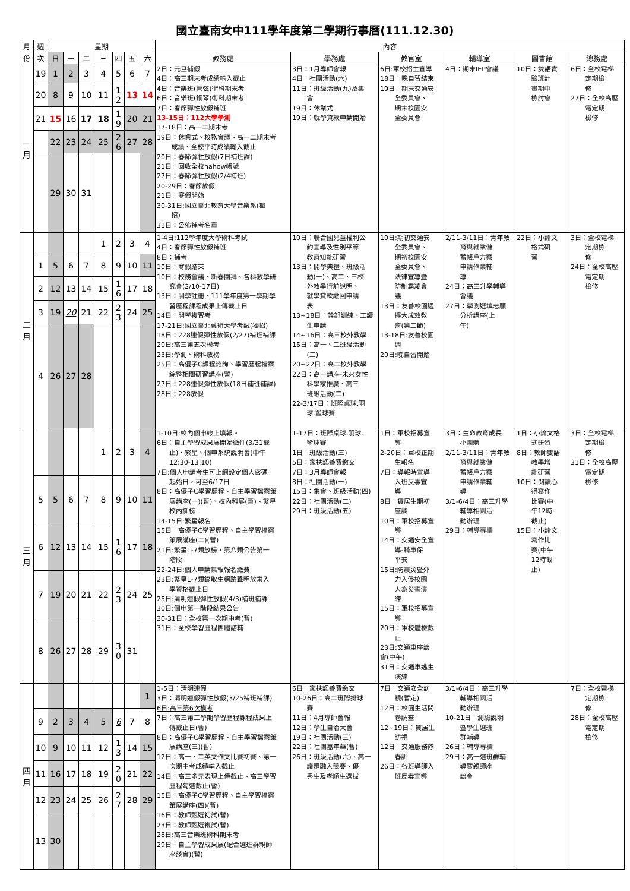國立臺南女中111學年度第二學期行事曆(111.12.30)
| 月 | 週 | 星期 | | | | | | | 內容 | | | | | |
| --- | --- | --- | --- | --- | --- | --- | --- | --- | --- | --- | --- | --- | --- | --- |
| 份 | 次 | 日 | 一 | 二 | 三 | 四 | 五 | 六 | 教務處 | 學務處 | 教官室 | 輔導室 | 圖書館 | 總務處 |
| 一 月 | 19 | 1 | 2 | 3 | 4 | 5 | 6 | 7 | 2日：元旦補假 4日：高三期末考成績輸入截止 4日：音樂班(管弦)術科期末考 6日：音樂班(鋼琴)術科期末考 7日：春節彈性放假補班 13-15日：112大學學測 17-18日：高一二期末考 19日：休業式、校務會議、高一二期末考 成績、全校平時成績輸入截止 20日：春節彈性放假(7日補班課) 21日：回收全校hahow帳號 27日：春節彈性放假(2/4補班) 20-29日：春節放假 21日：寒假開始 30-31日:國立臺北教育大學音樂系(獨 招) 31日：公佈補考名單 | 3日：1月導師會報 4日：社團活動(六) 11日：班級活動(九)及集 會 19日：休業式 19日：就學貸款申請開始 | 6日:軍校招生宣導 18日：晚自習結束 19日：期末交通安 全委員會、 期末校園安 全委員會 | 4日：期末IEP會議 | 10日：雙語實 驗班計 畫期中 檢討會 | 6日：全校電梯 定期檢 修 27日：全校高壓 電定期 檢修 |
| | 20 | 8 | 9 | 10 | 11 | 1 2 | 13 | 14 | | | | | | |
| | 21 | 15 | 16 | 17 | 18 | 1 9 | 20 | 21 | | | | | | |
| | | 22 | 23 | 24 | 25 | 2 6 | 27 | 28 | | | | | | |
| | | 29 | 30 | 31 | | | | | | | | | | |
| 二 月 | | | | | 1 | 2 | 3 | 4 | 1-4日:112學年度大學術科考試 4日：春節彈性放假補班 8日：補考 10日：寒假結束 10日：校務會議、新春團拜、各科教學研 究會(2/10-17日) 13日：開學註冊、111學年度第一學期學 習歷程課程成果上傳截止日 14日：開學複習考 17-21日:國立臺北藝術大學考試(獨招) 18日：228連假彈性放假(2/27)補班補課 20日:高三第五次模考 23日:學測、術科放榜 25日：高優子C課程諮詢、學習歷程檔案 綜整相關研習講座(暫) 27日：228連假彈性放假(18日補班補課) 28日：228放假 | 10日：聯合國兒童權利公 約宣導及性別平等 教育知能研習 13日：開學典禮、班級活 動(一)、高二、三校 外教學行前說明、 就學貸款繳回申請 表 13~18日：幹部訓練、工讀 生申請 14~16日：高三校外教學 15日：高一、二班級活動 (二) 20~22日：高二校外教學 22日：高一講座-未來女性 科學家推廣、高三 班級活動(二) 22-3/17日：班際桌球.羽 球.籃球賽 | 10日:期初交通安 全委員會、 期初校園安 全委員會、 法律宣導暨 防制霸凌會 議 13日：友善校園週 擴大成效教 育(第二節) 13-18日:友善校園 週 20日:晚自習開始 | 2/11-3/11日：青年教 育與就業儲 蓄帳戶方案 申請作業輔 導 24日：高三升學輔導 會議 27日：學測選填志願 分析講座(上 午) | 22日：小論文 格式研 習 | 3日：全校電梯 定期檢 修 24日：全校高壓 電定期 檢修 |
| | 1 | 5 | 6 | 7 | 8 | 9 | 10 | 11 | | | | | | |
| | 2 | 12 | 13 | 14 | 15 | 1 6 | 17 | 18 | | | | | | |
| | 3 | 19 | 20 | 21 | 22 | 2 3 | 24 | 25 | | | | | | |
| | 4 | 26 | 27 | 28 | | | | | | | | | | |
| 三 月 | | | | | 1 | 2 | 3 | 4 | 1-10日:校內個申線上填報。 6日：自主學習成果展開始徵件(3/31截 止)、繁星、個申系統說明會(中午 12:30-13:10) 7日:個人申請考生可上網設定個人密碼 起始日，可至6/17日 8日：高優子C學習歷程、自主學習檔案策 展講座(一)(暫)、校內科展(暫)、繁星 校內撕榜 14-15日:繁星報名 15日：高優子C學習歷程、自主學習檔案 策展講座(二)(暫) 21日:繁星1-7類放榜，第八類公告第一 階段 22-24日:個人申請集報報名繳費 23日:繁星1-7類錄取生網路聲明放棄入 學資格截止日 25日:清明連假彈性放假(4/3)補班補課 30日:個申第一階段結果公告 30-31日：全校第一次期中考(暫) 31日：全校學習歷程團體諮輔 | 1-17日：班際桌球.羽球. 籃球賽 1日：班級活動(三) 5日：家扶認養費繳交 7日：3月導師會報 8日：社團活動(一) 15日：集會、班級活動(四) 22日：社團活動(二) 29日：班級活動(五) | 1日：軍校招募宣 導 2-20日：軍校正期 生報名 7日：導報時宣導 入班反毒宣 導 8日：賃居生期初 座談 10日：軍校招募宣 導 14日：交通安全宣 導-騎車保 平安 15日:防震災暨外 力入侵校園 人為災害演 練 15日：軍校招募宣 導 20日：軍校體檢截 止 23日:交通車座談 會(中午) 31日：交通車逃生 演練 | 3日：生命教育成長 小團體 2/11-3/11日：青年教 育與就業儲 蓄帳戶方案 申請作業輔 導 3/1-6/4日：高三升學 輔導相關活 動辦理 29日：輔導專欄 | 1日：小論文格 式研習 8日：教師雙語 教學增 能研習 10日：閱讀心 得寫作 比賽(中 午12時 截止) 15日：小論文 寫作比 賽(中午 12時截 止) | 3日：全校電梯 定期檢 修 31日：全校高壓 電定期 檢修 |
| | 5 | 5 | 6 | 7 | 8 | 9 | 10 | 11 | | | | | | |
| | 6 | 12 | 13 | 14 | 15 | 1 6 | 17 | 18 | | | | | | |
| | 7 | 19 | 20 | 21 | 22 | 2 3 | 24 | 25 | | | | | | |
| | 8 | 26 | 27 | 28 | 29 | 3 0 | 31 | | | | | | | |
| 四 月 | | | | | | | | 1 | 1-5日：清明連假 3日：清明連假彈性放假(3/25補班補課) 6日:高三第6次模考 7日：高三第二學期學習歷程課程成果上 傳截止日(暫) 8日：高優子C學習歷程、自主學習檔案策 展講座(三)(暫) 12日：高一、二英文作文比賽初賽、第一 次期中考成績輸入截止 14日：高三多元表現上傳截止、高三學習 歷程勾選截止(暫) 15日：高優子C學習歷程、自主學習檔案 策展講座(四)(暫) 16日：教師甄選初試(暫) 23日：教師甄選複試(暫) 28日:高三音樂班術科期末考 29日：自主學習成果展(配合選班群親師 座談會)(暫) | 6日：家扶認養費繳交 10-26日：高二班際排球 賽 11日：4月導師會報 12日：學生自治大會 19日：社團活動(三) 22日：社團嘉年華(暫) 26日：班級活動(六)、高一 議題融入競賽、優 秀生及孝順生選拔 | 7日：交通安全訪 視(暫定) 12日：校園生活問 卷調查 12~19日：賃居生 訪視 12日：交通服務隊 春訓 26日：各班導師入 班反毒宣導 | 3/1-6/4日：高三升學 輔導相關活 動辦理 10-21日：測驗說明 暨學生選班 群輔導 26日：輔導專欄 29日：高一選班群輔 導暨親師座 談會 | | 7日：全校電梯 定期檢 修 28日：全校高壓 電定期 檢修 |
| | 9 | 2 | 3 | 4 | 5 | 6 | 7 | 8 | | | | | | |
| | 10 | 9 | 10 | 11 | 12 | 1 3 | 14 | 15 | | | | | | |
| | 11 | 16 | 17 | 18 | 19 | 2 0 | 21 | 22 | | | | | | |
| | 12 | 23 | 24 | 25 | 26 | 2 7 | 28 | 29 | | | | | | |
| | 13 | 30 | | | | | | | | | | | | |